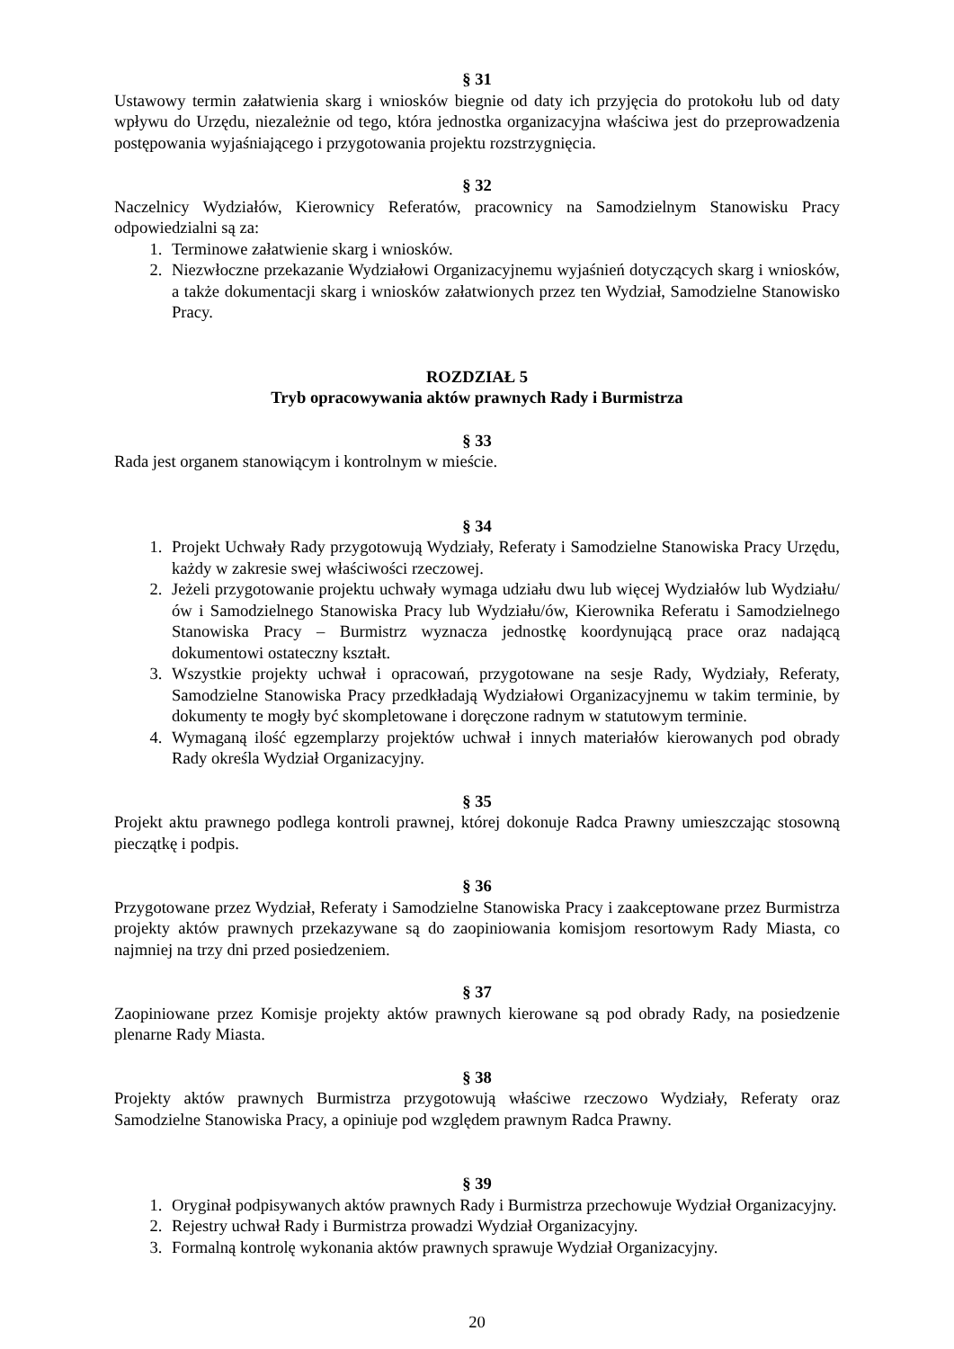§ 31
Ustawowy termin załatwienia skarg i wniosków biegnie od daty ich przyjęcia do protokołu lub od daty wpływu do Urzędu, niezależnie od tego, która jednostka organizacyjna właściwa jest do przeprowadzenia postępowania wyjaśniającego i przygotowania projektu rozstrzygnięcia.
§ 32
Naczelnicy Wydziałów, Kierownicy Referatów, pracownicy na Samodzielnym Stanowisku Pracy odpowiedzialni są za:
1. Terminowe załatwienie skarg i wniosków.
2. Niezwłoczne przekazanie Wydziałowi Organizacyjnemu wyjaśnień dotyczących skarg i wniosków, a także dokumentacji skarg i wniosków załatwionych przez ten Wydział, Samodzielne Stanowisko Pracy.
ROZDZIAŁ 5
Tryb opracowywania aktów prawnych Rady i Burmistrza
§ 33
Rada jest organem stanowiącym i kontrolnym w mieście.
§ 34
1. Projekt Uchwały Rady przygotowują Wydziały, Referaty i Samodzielne Stanowiska Pracy Urzędu, każdy w zakresie swej właściwości rzeczowej.
2. Jeżeli przygotowanie projektu uchwały wymaga udziału dwu lub więcej Wydziałów lub Wydziału/ów i Samodzielnego Stanowiska Pracy lub Wydziału/ów, Kierownika Referatu i Samodzielnego Stanowiska Pracy – Burmistrz wyznacza jednostkę koordynującą prace oraz nadającą dokumentowi ostateczny kształt.
3. Wszystkie projekty uchwał i opracowań, przygotowane na sesje Rady, Wydziały, Referaty, Samodzielne Stanowiska Pracy przedkładają Wydziałowi Organizacyjnemu w takim terminie, by dokumenty te mogły być skompletowane i doręczone radnym w statutowym terminie.
4. Wymaganą ilość egzemplarzy projektów uchwał i innych materiałów kierowanych pod obrady Rady określa Wydział Organizacyjny.
§ 35
Projekt aktu prawnego podlega kontroli prawnej, której dokonuje Radca Prawny umieszczając stosowną pieczątkę i podpis.
§ 36
Przygotowane przez Wydział, Referaty i Samodzielne Stanowiska Pracy i zaakceptowane przez Burmistrza projekty aktów prawnych przekazywane są do zaopiniowania komisjom resortowym Rady Miasta, co najmniej na trzy dni przed posiedzeniem.
§ 37
Zaopiniowane przez Komisje projekty aktów prawnych kierowane są pod obrady Rady, na posiedzenie plenarne Rady Miasta.
§ 38
Projekty aktów prawnych Burmistrza przygotowują właściwe rzeczowo Wydziały, Referaty oraz Samodzielne Stanowiska Pracy, a opiniuje pod względem prawnym Radca Prawny.
§ 39
1. Oryginał podpisywanych aktów prawnych Rady i Burmistrza przechowuje Wydział Organizacyjny.
2. Rejestry uchwał Rady i Burmistrza prowadzi Wydział Organizacyjny.
3. Formalną kontrolę wykonania aktów prawnych sprawuje Wydział Organizacyjny.
20